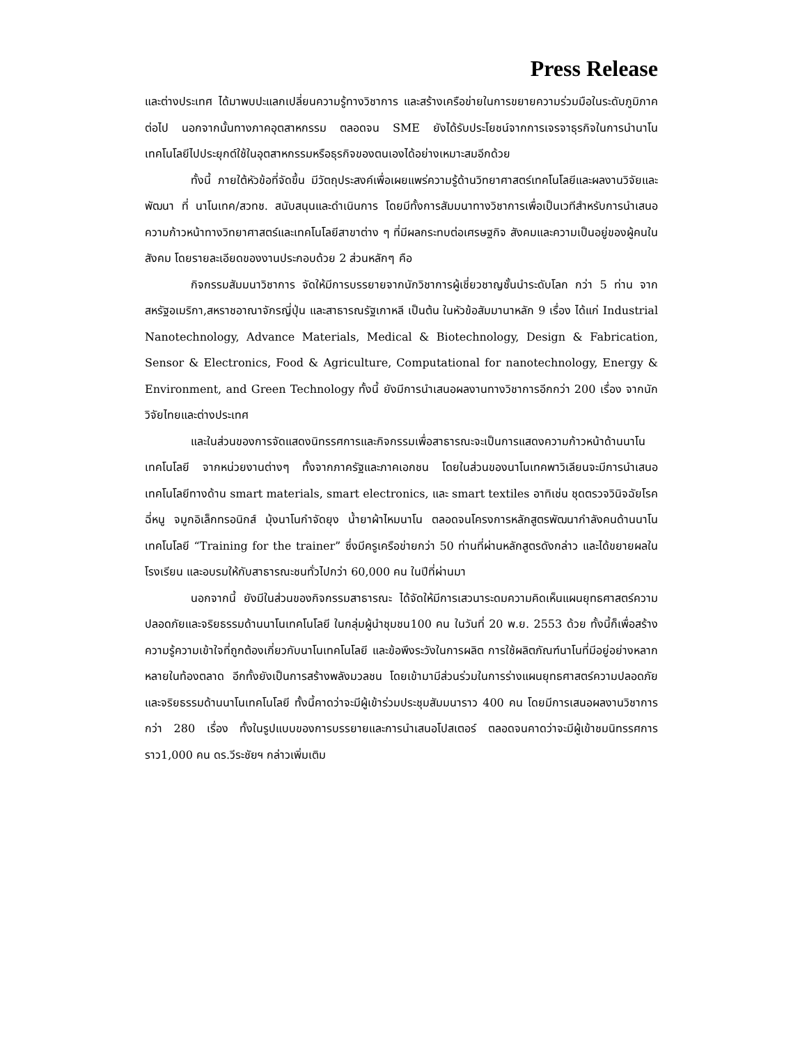Press Release
และต่างประเทศ ได้มาพบปะแลกเปลี่ยนความรู้ทางวิชาการ และสร้างเครือข่ายในการขยายความร่วมมือในระดับภูมิภาคต่อไป นอกจากนั้นทางภาคอุตสาหกรรม ตลอดจน SME ยังได้รับประโยชน์จากการเจรจาธุรกิจในการนำนาโนเทคโนโลยีไปประยุกต์ใช้ในอุตสาหกรรมหรือธุรกิจของตนเองได้อย่างเหมาะสมอีกด้วย
ทั้งนี้ ภายใต้หัวข้อที่จัดขึ้น มีวัตถุประสงค์เพื่อเผยแพร่ความรู้ด้านวิทยาศาสตร์เทคโนโลยีและผลงานวิจัยและพัฒนา ที่ นาโนเทค/สวทช. สนับสนุนและดำเนินการ โดยมีทั้งการสัมมนาทางวิชาการเพื่อเป็นเวทีสำหรับการนำเสนอความก้าวหน้าทางวิทยาศาสตร์และเทคโนโลยีสาขาต่าง ๆ ที่มีผลกระทบต่อเศรษฐกิจ สังคมและความเป็นอยู่ของผู้คนในสังคม โดยรายละเอียดของงานประกอบด้วย 2 ส่วนหลักๆ คือ
กิจกรรมสัมมนาวิชาการ จัดให้มีการบรรยายจากนักวิชาการผู้เชี่ยวชาญชั้นนำระดับโลก กว่า 5 ท่าน จากสหรัฐอเมริกา,สหราชอาณาจักรญี่ปุ่น และสาธารณรัฐเกาหลี เป็นต้น ในหัวข้อสัมมานาหลัก 9 เรื่อง ได้แก่ Industrial Nanotechnology, Advance Materials, Medical & Biotechnology, Design & Fabrication, Sensor & Electronics, Food & Agriculture, Computational for nanotechnology, Energy & Environment, and Green Technology ทั้งนี้ ยังมีการนำเสนอผลงานทางวิชาการอีกกว่า 200 เรื่อง จากนักวิจัยไทยและต่างประเทศ
และในส่วนของการจัดแสดงนิทรรศการและกิจกรรมเพื่อสาธารณะจะเป็นการแสดงความก้าวหน้าด้านนาโนเทคโนโลยี จากหน่วยงานต่างๆ ทั้งจากภาครัฐและภาคเอกชน โดยในส่วนของนาโนเทคพาวิเลียนจะมีการนำเสนอเทคโนโลยีทางด้าน smart materials, smart electronics, และ smart textiles อาทิเช่น ชุดตรวจวินิจฉัยโรคฉี่หนู จมูกอิเล็กทรอนิกส์ มุ้งนาโนกำจัดยุง น้ำยาผ้าไหมนาโน ตลอดจนโครงการหลักสูตรพัฒนากำลังคนด้านนาโนเทคโนโลยี “Training for the trainer” ซึ่งมีครูเครือข่ายกว่า 50 ท่านที่ผ่านหลักสูตรดังกล่าว และได้ขยายผลในโรงเรียน และอบรมให้กับสาธารณะชนทั่วไปกว่า 60,000 คน ในปีที่ผ่านมา
นอกจากนี้ ยังมีในส่วนของกิจกรรมสาธารณะ ได้จัดให้มีการเสวนาระดมความคิดเห็นแผนยุทธศาสตร์ความปลอดภัยและจริยธรรมด้านนาโนเทคโนโลยี ในกลุ่มผู้นำชุมชน100 คน ในวันที่ 20 พ.ย. 2553 ด้วย ทั้งนี้ก็เพื่อสร้างความรู้ความเข้าใจที่ถูกต้องเกี่ยวกับนาโนเทคโนโลยี และข้อพึงระวังในการผลิต การใช้ผลิตภัณฑ์นาโนที่มีอยู่อย่างหลากหลายในท้องตลาด อีกทั้งยังเป็นการสร้างพลังมวลชน โดยเข้ามามีส่วนร่วมในการร่างแผนยุทธศาสตร์ความปลอดภัยและจริยธรรมด้านนาโนเทคโนโลยี ทั้งนี้คาดว่าจะมีผู้เข้าร่วมประชุมสัมมนาราว 400 คน โดยมีการเสนอผลงานวิชาการกว่า 280 เรื่อง ทั้งในรูปแบบของการบรรยายและการนำเสนอโปสเตอร์ ตลอดจนคาดว่าจะมีผู้เข้าชมนิทรรศการราว1,000 คน ดร.วีระชัยฯ กล่าวเพิ่มเติม